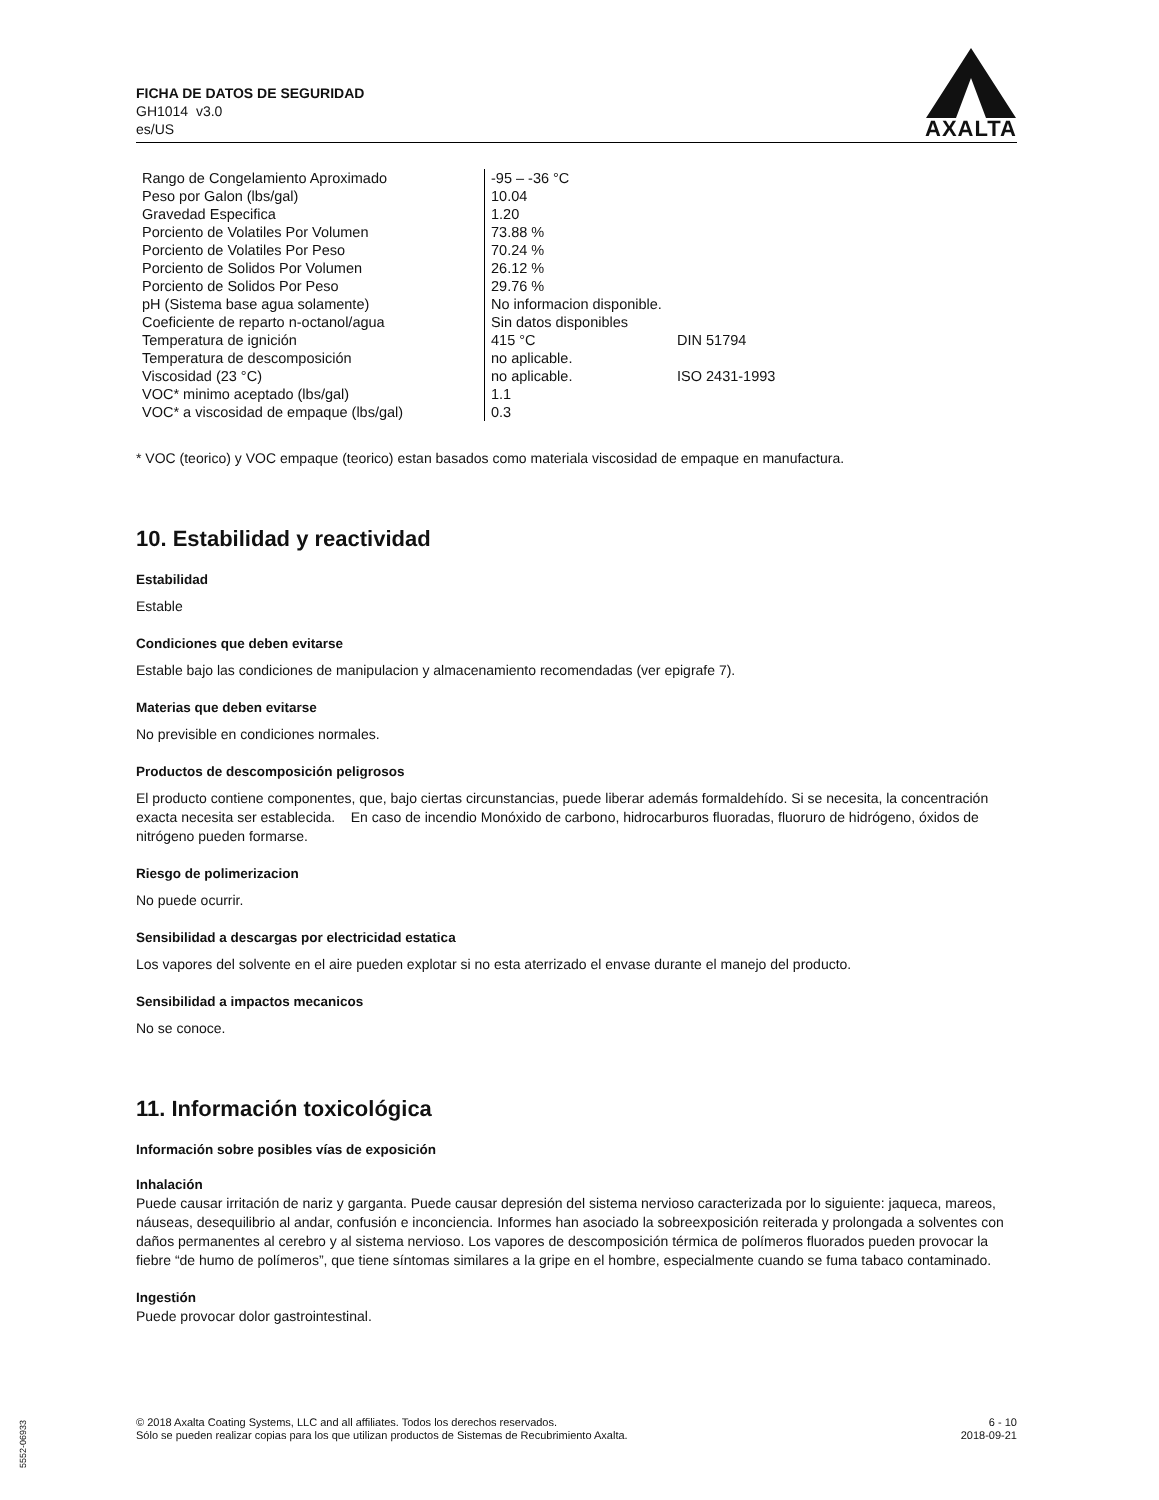FICHA DE DATOS DE SEGURIDAD
GH1014 v3.0
es/US
AXALTA
| Rango de Congelamiento Aproximado | -95 – -36 °C | |
| Peso por Galon (lbs/gal) | 10.04 | |
| Gravedad Especifica | 1.20 | |
| Porciento de Volatiles Por Volumen | 73.88 % | |
| Porciento de Volatiles Por Peso | 70.24 % | |
| Porciento de Solidos Por Volumen | 26.12 % | |
| Porciento de Solidos Por Peso | 29.76 % | |
| pH (Sistema base agua solamente) | No informacion disponible. | |
| Coeficiente de reparto n-octanol/agua | Sin datos disponibles | |
| Temperatura de ignición | 415 °C | DIN 51794 |
| Temperatura de descomposición | no aplicable. | |
| Viscosidad (23 °C) | no aplicable. | ISO 2431-1993 |
| VOC* minimo aceptado (lbs/gal) | 1.1 | |
| VOC* a viscosidad de empaque (lbs/gal) | 0.3 | |
* VOC (teorico) y VOC empaque (teorico) estan basados como materiala viscosidad de empaque en manufactura.
10. Estabilidad y reactividad
Estabilidad
Estable
Condiciones que deben evitarse
Estable bajo las condiciones de manipulacion y almacenamiento recomendadas (ver epigrafe 7).
Materias que deben evitarse
No previsible en condiciones normales.
Productos de descomposición peligrosos
El producto contiene componentes, que, bajo ciertas circunstancias, puede liberar además formaldehído. Si se necesita, la concentración exacta necesita ser establecida. En caso de incendio Monóxido de carbono, hidrocarburos fluoradas, fluoruro de hidrógeno, óxidos de nitrógeno pueden formarse.
Riesgo de polimerizacion
No puede ocurrir.
Sensibilidad a descargas por electricidad estatica
Los vapores del solvente en el aire pueden explotar si no esta aterrizado el envase durante el manejo del producto.
Sensibilidad a impactos mecanicos
No se conoce.
11. Información toxicológica
Información sobre posibles vías de exposición
Inhalación
Puede causar irritación de nariz y garganta. Puede causar depresión del sistema nervioso caracterizada por lo siguiente: jaqueca, mareos, náuseas, desequilibrio al andar, confusión e inconciencia. Informes han asociado la sobreexposición reiterada y prolongada a solventes con daños permanentes al cerebro y al sistema nervioso. Los vapores de descomposición térmica de polímeros fluorados pueden provocar la fiebre “de humo de polímeros”, que tiene síntomas similares a la gripe en el hombre, especialmente cuando se fuma tabaco contaminado.
Ingestión
Puede provocar dolor gastrointestinal.
© 2018 Axalta Coating Systems, LLC and all affiliates. Todos los derechos reservados.
Sólo se pueden realizar copias para los que utilizan productos de Sistemas de Recubrimiento Axalta.
6 - 10
2018-09-21
5552-06933